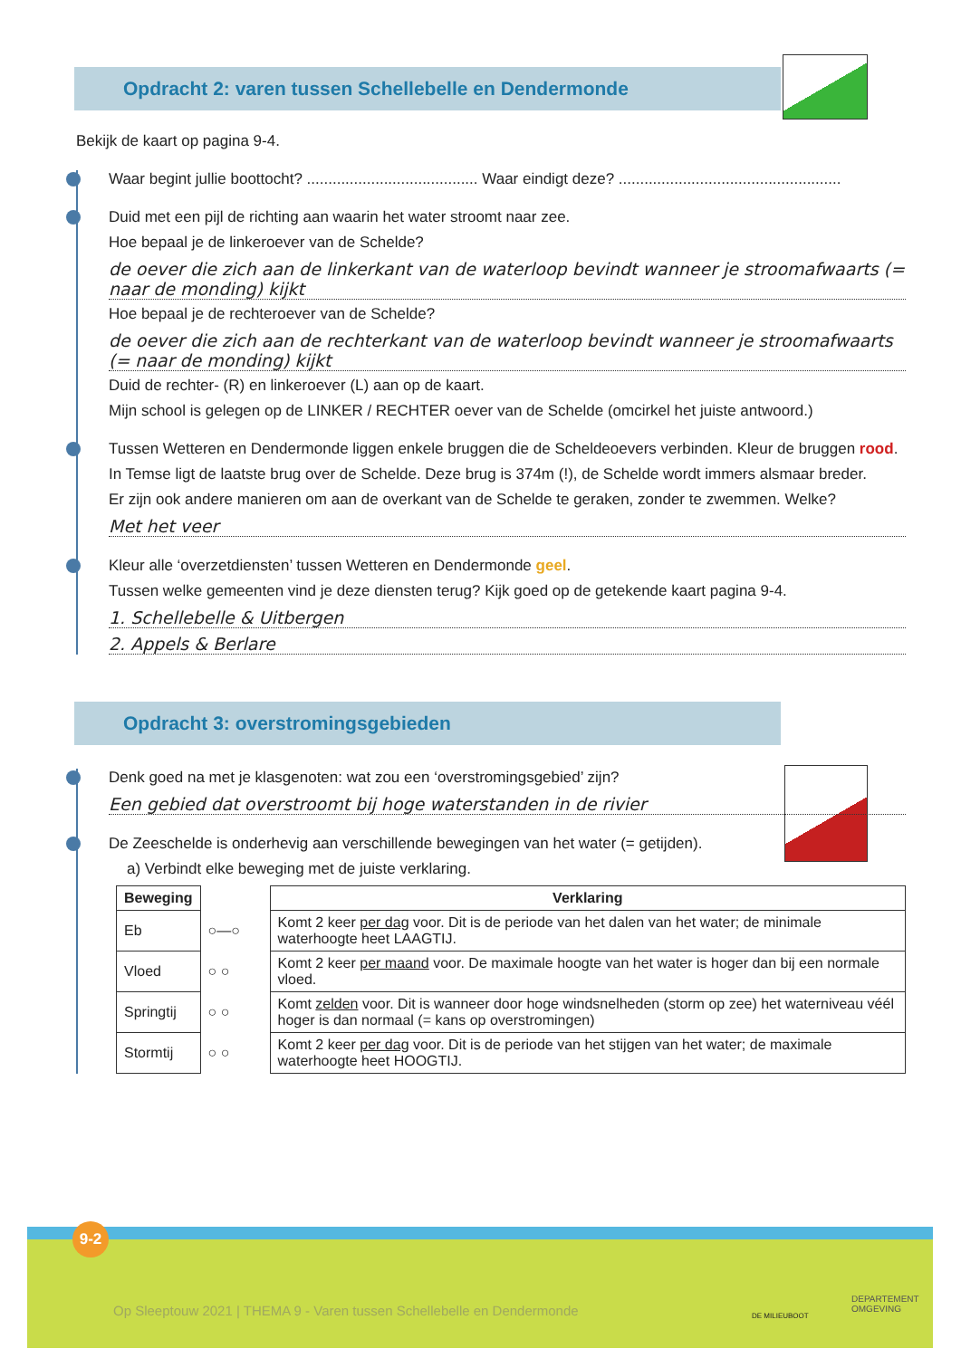Opdracht 2: varen tussen Schellebelle en Dendermonde
Bekijk de kaart op pagina 9-4.
Waar begint jullie boottocht? ........................................ Waar eindigt deze? ....................................................
Duid met een pijl de richting aan waarin het water stroomt naar zee.
Hoe bepaal je de linkeroever van de Schelde?
de oever die zich aan de linkerkant van de waterloop bevindt wanneer je stroomafwaarts (= naar de monding) kijkt
Hoe bepaal je de rechteroever van de Schelde?
de oever die zich aan de rechterkant van de waterloop bevindt wanneer je stroomafwaarts (= naar de monding) kijkt
Duid de rechter- (R) en linkeroever (L) aan op de kaart.
Mijn school is gelegen op de LINKER / RECHTER oever van de Schelde (omcirkel het juiste antwoord.)
Tussen Wetteren en Dendermonde liggen enkele bruggen die de Scheldeoevers verbinden. Kleur de bruggen rood.
In Temse ligt de laatste brug over de Schelde. Deze brug is 374m (!), de Schelde wordt immers alsmaar breder.
Er zijn ook andere manieren om aan de overkant van de Schelde te geraken, zonder te zwemmen. Welke?
Met het veer
Kleur alle ‘overzetdiensten’ tussen Wetteren en Dendermonde geel.
Tussen welke gemeenten vind je deze diensten terug? Kijk goed op de getekende kaart pagina 9-4.
1. Schellebelle & Uitbergen
2. Appels & Berlare
Opdracht 3: overstromingsgebieden
Denk goed na met je klasgenoten: wat zou een ‘overstromingsgebied’ zijn?
Een gebied dat overstroomt bij hoge waterstanden in de rivier
De Zeeschelde is onderhevig aan verschillende bewegingen van het water (= getijden).
a) Verbindt elke beweging met de juiste verklaring.
| Beweging | | Verklaring |
| --- | --- | --- |
| Eb | ○—○ | Komt 2 keer per dag voor. Dit is de periode van het dalen van het water; de minimale waterhoogte heet LAAGTIJ. |
| Vloed | ○ ○ | Komt 2 keer per maand voor. De maximale hoogte van het water is hoger dan bij een normale vloed. |
| Springtij | ○ ○ | Komt zelden voor. Dit is wanneer door hoge windsnelheden (storm op zee) het waterniveau véél hoger is dan normaal (= kans op overstromingen) |
| Stormtij | ○ ○ | Komt 2 keer per dag voor. Dit is de periode van het stijgen van het water; de maximale waterhoogte heet HOOGTIJ. |
9-2
Op Sleeptouw 2021 | THEMA 9 - Varen tussen Schellebelle en Dendermonde
DE MILIEUBOOT
DEPARTEMENT
OMGEVING